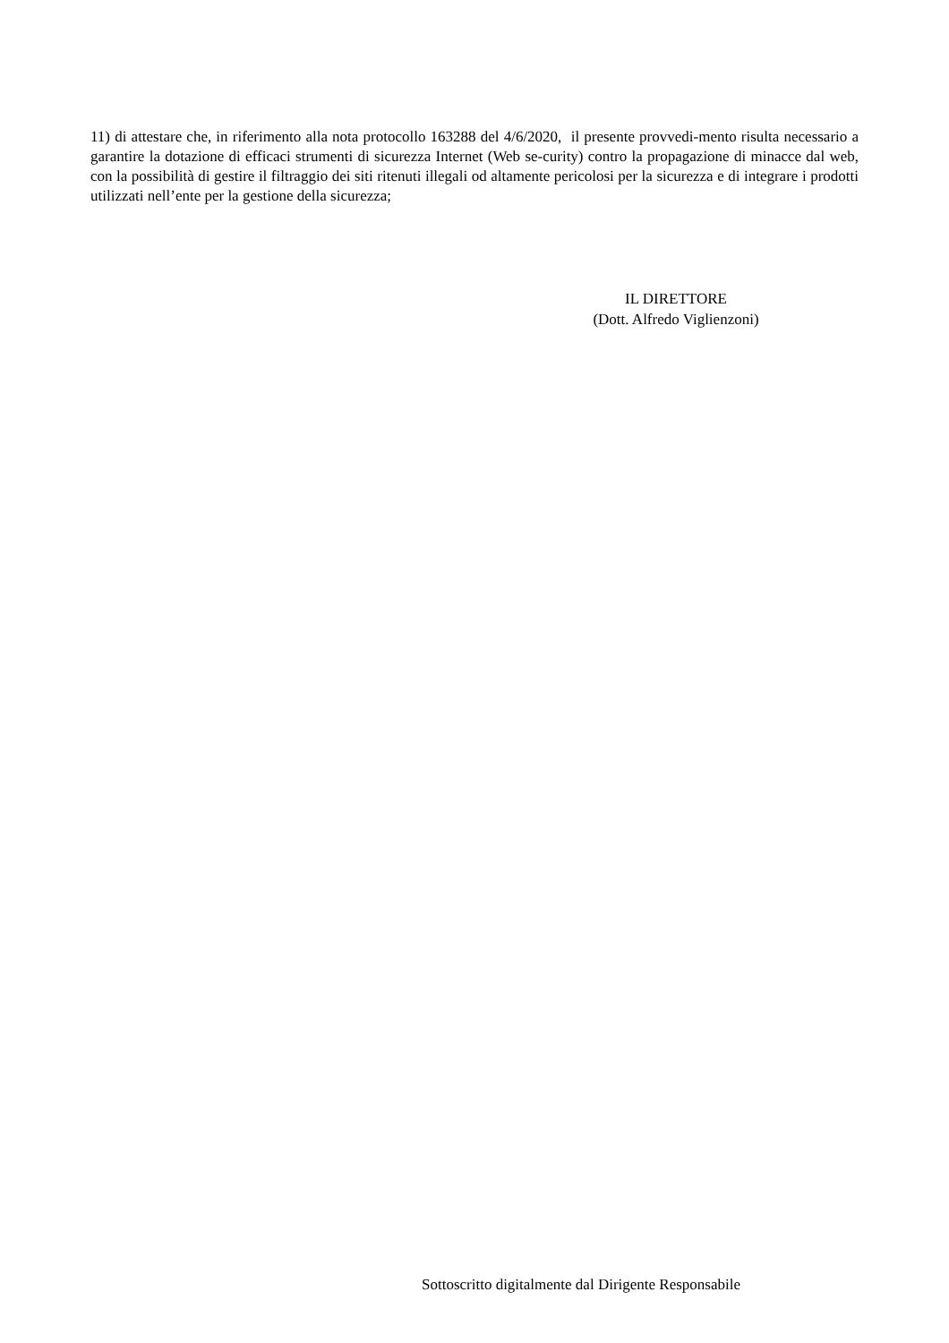11) di attestare che, in riferimento alla nota protocollo 163288 del 4/6/2020, il presente provvedi-mento risulta necessario a garantire la dotazione di efficaci strumenti di sicurezza Internet (Web se-curity) contro la propagazione di minacce dal web, con la possibilità di gestire il filtraggio dei siti ritenuti illegali od altamente pericolosi per la sicurezza e di integrare i prodotti utilizzati nell’ente per la gestione della sicurezza;
IL DIRETTORE
(Dott. Alfredo Viglienzoni)
Sottoscritto digitalmente dal Dirigente Responsabile